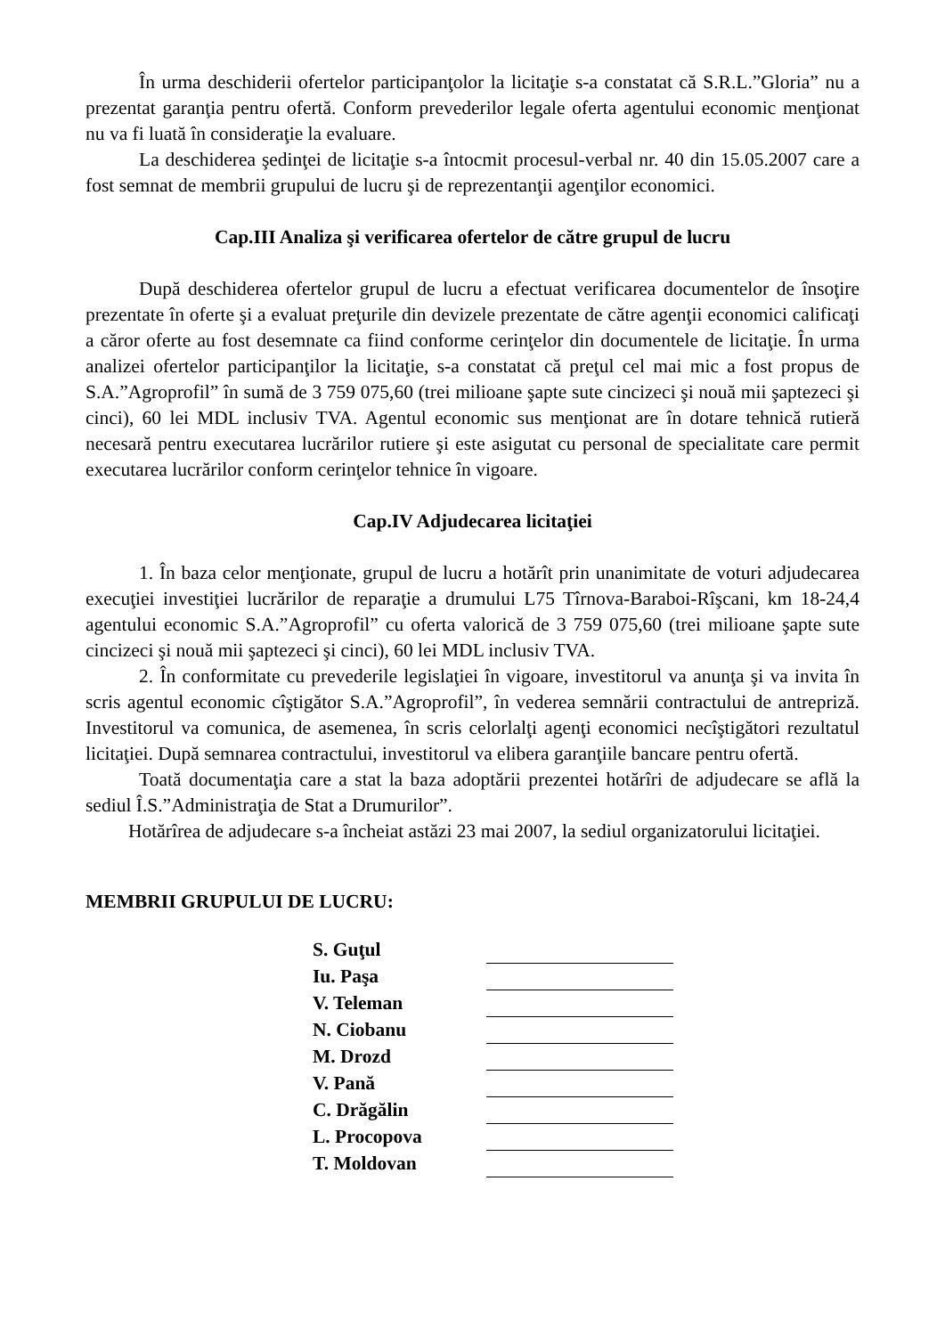În urma deschiderii ofertelor participanţolor la licitaţie s-a constatat că S.R.L.”Gloria” nu a prezentat garanţia pentru ofertă. Conform prevederilor legale oferta agentului economic menţionat nu va fi luată în consideraţie la evaluare.
La deschiderea şedinţei de licitaţie s-a întocmit procesul-verbal nr. 40 din 15.05.2007 care a fost semnat de membrii grupului de lucru şi de reprezentanţii agenţilor economici.
Cap.III Analiza şi verificarea ofertelor de către grupul de lucru
După deschiderea ofertelor grupul de lucru a efectuat verificarea documentelor de însoţire prezentate în oferte şi a evaluat preţurile din devizele prezentate de către agenţii economici calificaţi a căror oferte au fost desemnate ca fiind conforme cerinţelor din documentele de licitaţie. În urma analizei ofertelor participanţilor la licitaţie, s-a constatat că preţul cel mai mic a fost propus de S.A.”Agroprofil” în sumă de 3 759 075,60 (trei milioane şapte sute cincizeci şi nouă mii şaptezeci şi cinci), 60 lei MDL inclusiv TVA. Agentul economic sus menţionat are în dotare tehnică rutieră necesară pentru executarea lucrărilor rutiere şi este asigutat cu personal de specialitate care permit executarea lucrărilor conform cerinţelor tehnice în vigoare.
Cap.IV Adjudecarea licitaţiei
1. În baza celor menţionate, grupul de lucru a hotărît prin unanimitate de voturi adjudecarea execuţiei investiţiei lucrărilor de reparaţie a drumului L75 Tîrnova-Baraboi-Rîşcani, km 18-24,4 agentului economic S.A.”Agroprofil” cu oferta valorică de 3 759 075,60 (trei milioane şapte sute cincizeci şi nouă mii şaptezeci şi cinci), 60 lei MDL inclusiv TVA.
2. În conformitate cu prevederile legislaţiei în vigoare, investitorul va anunţa şi va invita în scris agentul economic cîştigător S.A.”Agroprofil”, în vederea semnării contractului de antrepriză. Investitorul va comunica, de asemenea, în scris celorlalţi agenţi economici necîştigători rezultatul licitaţiei. După semnarea contractului, investitorul va elibera garanţiile bancare pentru ofertă.
Toată documentaţia care a stat la baza adoptării prezentei hotărîri de adjudecare se află la sediul Î.S.”Administraţia de Stat a Drumurilor”.
Hotărîrea de adjudecare s-a încheiat astăzi 23 mai 2007, la sediul organizatorului licitaţiei.
MEMBRII GRUPULUI DE LUCRU:
| S. Guţul | |
| Iu. Paşa | |
| V. Teleman | |
| N. Ciobanu | |
| M. Drozd | |
| V. Pană | |
| C. Drăgălin | |
| L. Procopova | |
| T. Moldovan | |